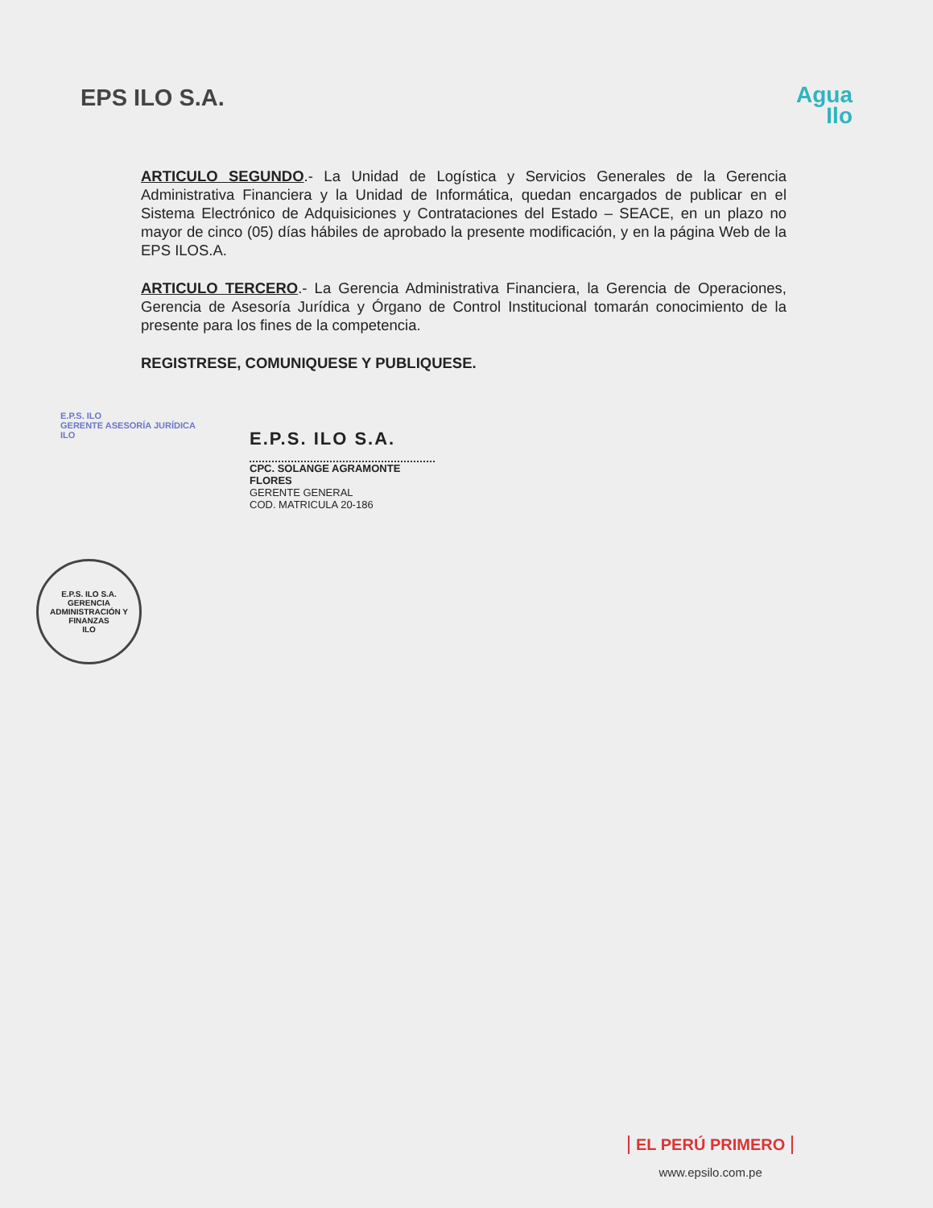EPS ILO S.A.
Agua
Ilo
ARTICULO SEGUNDO.- La Unidad de Logística y Servicios Generales de la Gerencia Administrativa Financiera y la Unidad de Informática, quedan encargados de publicar en el Sistema Electrónico de Adquisiciones y Contrataciones del Estado – SEACE, en un plazo no mayor de cinco (05) días hábiles de aprobado la presente modificación, y en la página Web de la EPS ILOS.A.
ARTICULO TERCERO.- La Gerencia Administrativa Financiera, la Gerencia de Operaciones, Gerencia de Asesoría Jurídica y Órgano de Control Institucional tomarán conocimiento de la presente para los fines de la competencia.
REGISTRESE, COMUNIQUESE Y PUBLIQUESE.
E.P.S. ILO
GERENTE ASESORÍA JURÍDICA
ILO
E.P.S. ILO S.A.
CPC. SOLANGE AGRAMONTE FLORES
GERENTE GENERAL
COD. MATRICULA 20-186
E.P.S. ILO S.A.
GERENCIA ADMINISTRACIÓN Y FINANZAS
ILO
EL PERÚ PRIMERO
www.epsilo.com.pe